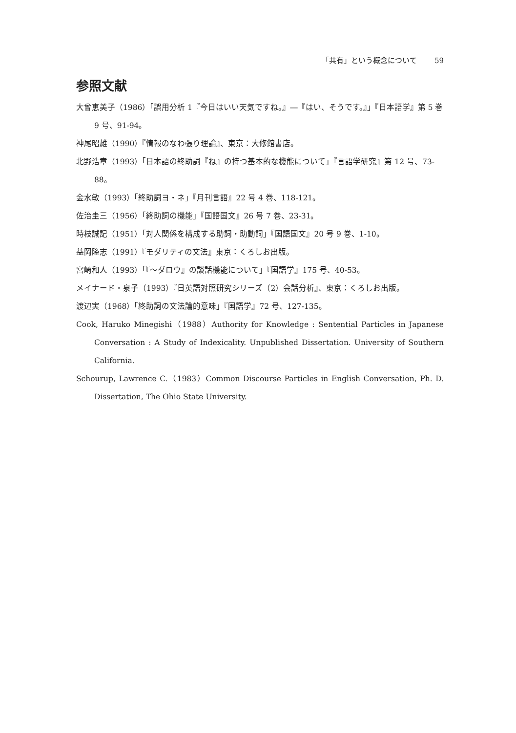「共有」という概念について 59
参照文献
大曾恵美子（1986）「誤用分析 1『今日はいい天気ですね。』―『はい、そうです。』」『日本語学』第 5 巻 9 号、91-94。
神尾昭雄（1990）『情報のなわ張り理論』、東京：大修館書店。
北野浩章（1993）「日本語の終助詞『ね』の持つ基本的な機能について」『言語学研究』第 12 号、73-88。
金水敏（1993）「終助詞ヨ・ネ」『月刊言語』22 号 4 巻、118-121。
佐治圭三（1956）「終助詞の機能」『国語国文』26 号 7 巻、23-31。
時枝誠記（1951）「対人関係を構成する助詞・助動詞」『国語国文』20 号 9 巻、1-10。
益岡隆志（1991）『モダリティの文法』東京：くろしお出版。
宮崎和人（1993）「『〜ダロウ』の談話機能について」『国語学』175 号、40-53。
メイナード・泉子（1993）『日英語対照研究シリーズ（2）会話分析』、東京：くろしお出版。
渡辺実（1968）「終助詞の文法論的意味」『国語学』72 号、127-135。
Cook, Haruko Minegishi（1988）Authority for Knowledge : Sentential Particles in Japanese Conversation : A Study of Indexicality. Unpublished Dissertation. University of Southern California.
Schourup, Lawrence C.（1983）Common Discourse Particles in English Conversation, Ph. D. Dissertation, The Ohio State University.